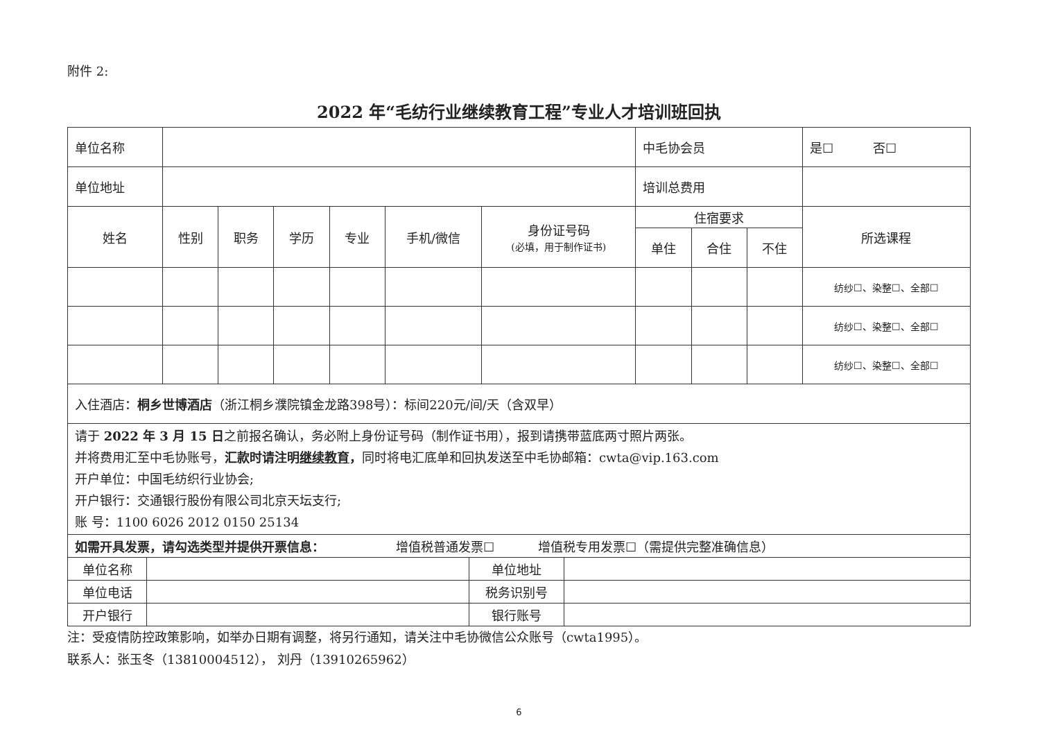附件 2:
2022 年“毛纺行业继续教育工程”专业人才培训班回执
| 单位名称 | | | | | | | 中毛协会员 | | | 是☐ 否☐ |
| 单位地址 | | | | | | | 培训总费用 | | | |
| 姓名 | 性别 | 职务 | 学历 | 专业 | 手机/微信 | 身份证号码 (必填，用于制作证书) | 住宿要求 | | | 所选课程 |
| | | | | | | | 单住 | 合住 | 不住 | |
| | | | | | | | | | | 纺纱☐、染整☐、全部☐ |
| | | | | | | | | | | 纺纱☐、染整☐、全部☐ |
| | | | | | | | | | | 纺纱☐、染整☐、全部☐ |
| 入住酒店： 桐乡世博酒店 （浙江桐乡濮院镇金龙路398号）：标间220元/间/天（含双早） | | | | | | | | | | |
| 请于 2022 年 3 月 15 日 之前报名确认，务必附上身份证号码（制作证书用），报到请携带蓝底两寸照片两张。 并将费用汇至中毛协账号， 汇款时请注明 继续教育 ， 同时将电汇底单和回执发送至中毛协邮箱：cwta@vip.163.com 开户单位：中国毛纺织行业协会; 开户银行：交通银行股份有限公司北京天坛支行; 账 号：1100 6026 2012 0150 25134 | | | | | | | | | | |
| 如需开具发票，请勾选类型并提供开票信息： 增值税普通发票☐ 增值税专用发票☐（需提供完整准确信息） | | | |
| 单位名称 | | 单位地址 | |
| 单位电话 | | 税务识别号 | |
| 开户银行 | | 银行账号 | |
注：受疫情防控政策影响，如举办日期有调整，将另行通知，请关注中毛协微信公众账号（cwta1995）。
联系人：张玉冬（13810004512）， 刘丹（13910265962）
6